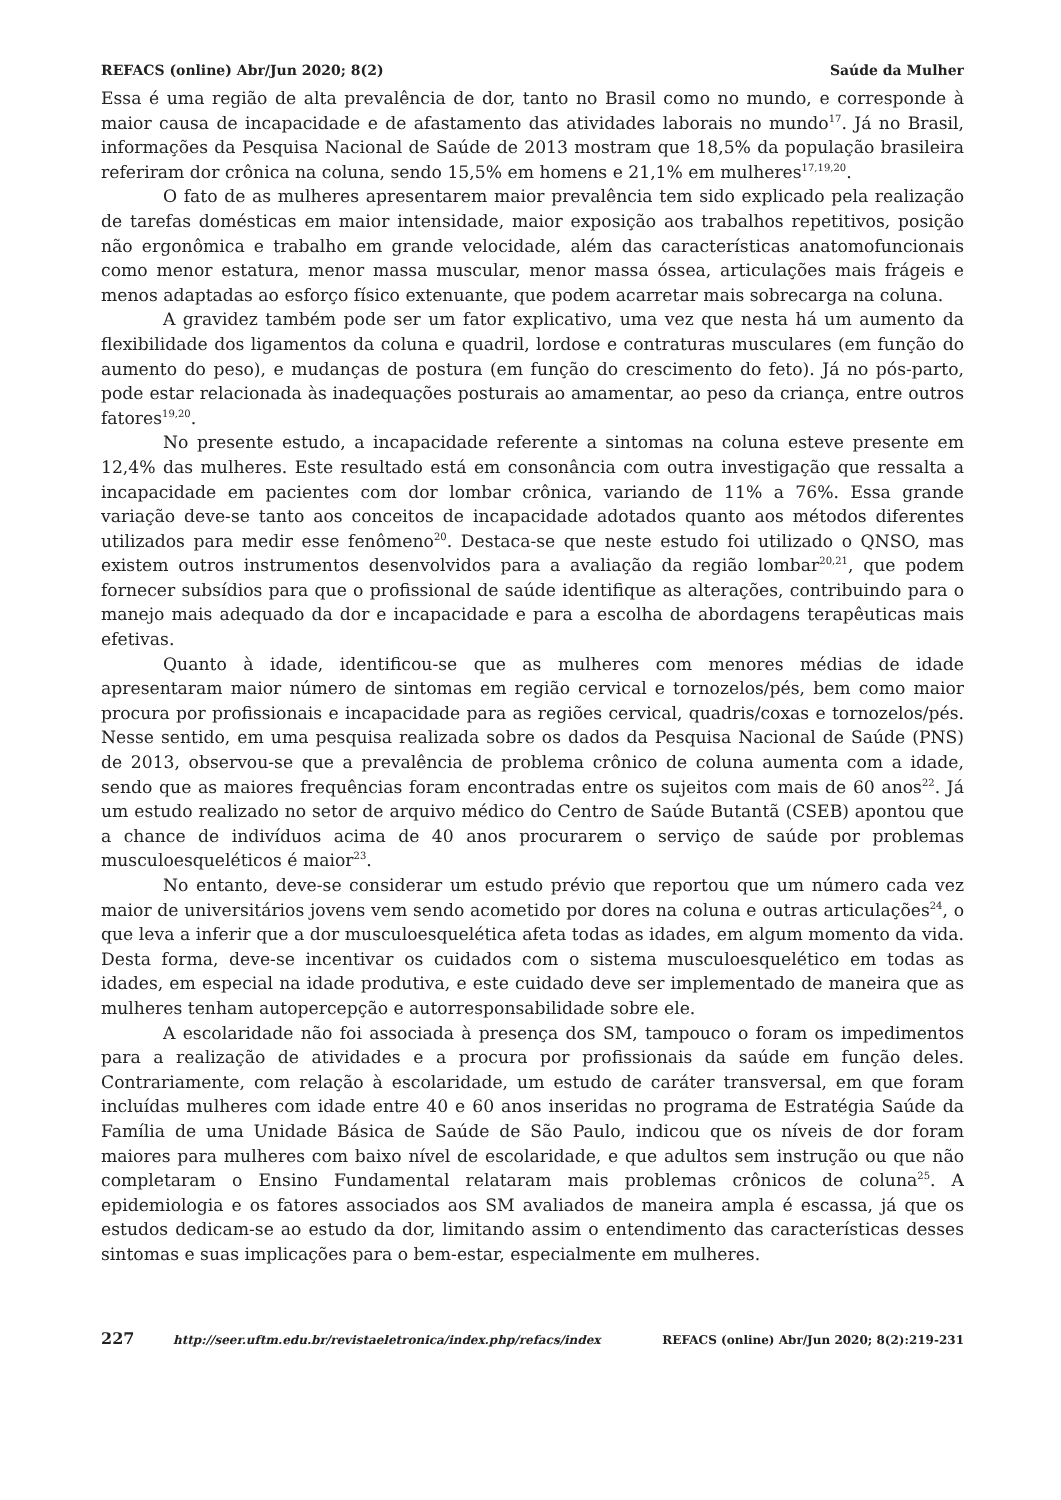REFACS (online) Abr/Jun 2020; 8(2) Saúde da Mulher
Essa é uma região de alta prevalência de dor, tanto no Brasil como no mundo, e corresponde à maior causa de incapacidade e de afastamento das atividades laborais no mundo<sup>17</sup>. Já no Brasil, informações da Pesquisa Nacional de Saúde de 2013 mostram que 18,5% da população brasileira referiram dor crônica na coluna, sendo 15,5% em homens e 21,1% em mulheres<sup>17,19,20</sup>.
O fato de as mulheres apresentarem maior prevalência tem sido explicado pela realização de tarefas domésticas em maior intensidade, maior exposição aos trabalhos repetitivos, posição não ergonômica e trabalho em grande velocidade, além das características anatomofuncionais como menor estatura, menor massa muscular, menor massa óssea, articulações mais frágeis e menos adaptadas ao esforço físico extenuante, que podem acarretar mais sobrecarga na coluna.
A gravidez também pode ser um fator explicativo, uma vez que nesta há um aumento da flexibilidade dos ligamentos da coluna e quadril, lordose e contraturas musculares (em função do aumento do peso), e mudanças de postura (em função do crescimento do feto). Já no pós-parto, pode estar relacionada às inadequações posturais ao amamentar, ao peso da criança, entre outros fatores<sup>19,20</sup>.
No presente estudo, a incapacidade referente a sintomas na coluna esteve presente em 12,4% das mulheres. Este resultado está em consonância com outra investigação que ressalta a incapacidade em pacientes com dor lombar crônica, variando de 11% a 76%. Essa grande variação deve-se tanto aos conceitos de incapacidade adotados quanto aos métodos diferentes utilizados para medir esse fenômeno<sup>20</sup>. Destaca-se que neste estudo foi utilizado o QNSO, mas existem outros instrumentos desenvolvidos para a avaliação da região lombar<sup>20,21</sup>, que podem fornecer subsídios para que o profissional de saúde identifique as alterações, contribuindo para o manejo mais adequado da dor e incapacidade e para a escolha de abordagens terapêuticas mais efetivas.
Quanto à idade, identificou-se que as mulheres com menores médias de idade apresentaram maior número de sintomas em região cervical e tornozelos/pés, bem como maior procura por profissionais e incapacidade para as regiões cervical, quadris/coxas e tornozelos/pés. Nesse sentido, em uma pesquisa realizada sobre os dados da Pesquisa Nacional de Saúde (PNS) de 2013, observou-se que a prevalência de problema crônico de coluna aumenta com a idade, sendo que as maiores frequências foram encontradas entre os sujeitos com mais de 60 anos<sup>22</sup>. Já um estudo realizado no setor de arquivo médico do Centro de Saúde Butantã (CSEB) apontou que a chance de indivíduos acima de 40 anos procurarem o serviço de saúde por problemas musculoesqueléticos é maior<sup>23</sup>.
No entanto, deve-se considerar um estudo prévio que reportou que um número cada vez maior de universitários jovens vem sendo acometido por dores na coluna e outras articulações<sup>24</sup>, o que leva a inferir que a dor musculoesquelética afeta todas as idades, em algum momento da vida. Desta forma, deve-se incentivar os cuidados com o sistema musculoesquelético em todas as idades, em especial na idade produtiva, e este cuidado deve ser implementado de maneira que as mulheres tenham autopercepção e autorresponsabilidade sobre ele.
A escolaridade não foi associada à presença dos SM, tampouco o foram os impedimentos para a realização de atividades e a procura por profissionais da saúde em função deles. Contrariamente, com relação à escolaridade, um estudo de caráter transversal, em que foram incluídas mulheres com idade entre 40 e 60 anos inseridas no programa de Estratégia Saúde da Família de uma Unidade Básica de Saúde de São Paulo, indicou que os níveis de dor foram maiores para mulheres com baixo nível de escolaridade, e que adultos sem instrução ou que não completaram o Ensino Fundamental relataram mais problemas crônicos de coluna<sup>25</sup>. A epidemiologia e os fatores associados aos SM avaliados de maneira ampla é escassa, já que os estudos dedicam-se ao estudo da dor, limitando assim o entendimento das características desses sintomas e suas implicações para o bem-estar, especialmente em mulheres.
227 http://seer.uftm.edu.br/revistaeletronica/index.php/refacs/index REFACS (online) Abr/Jun 2020; 8(2):219-231